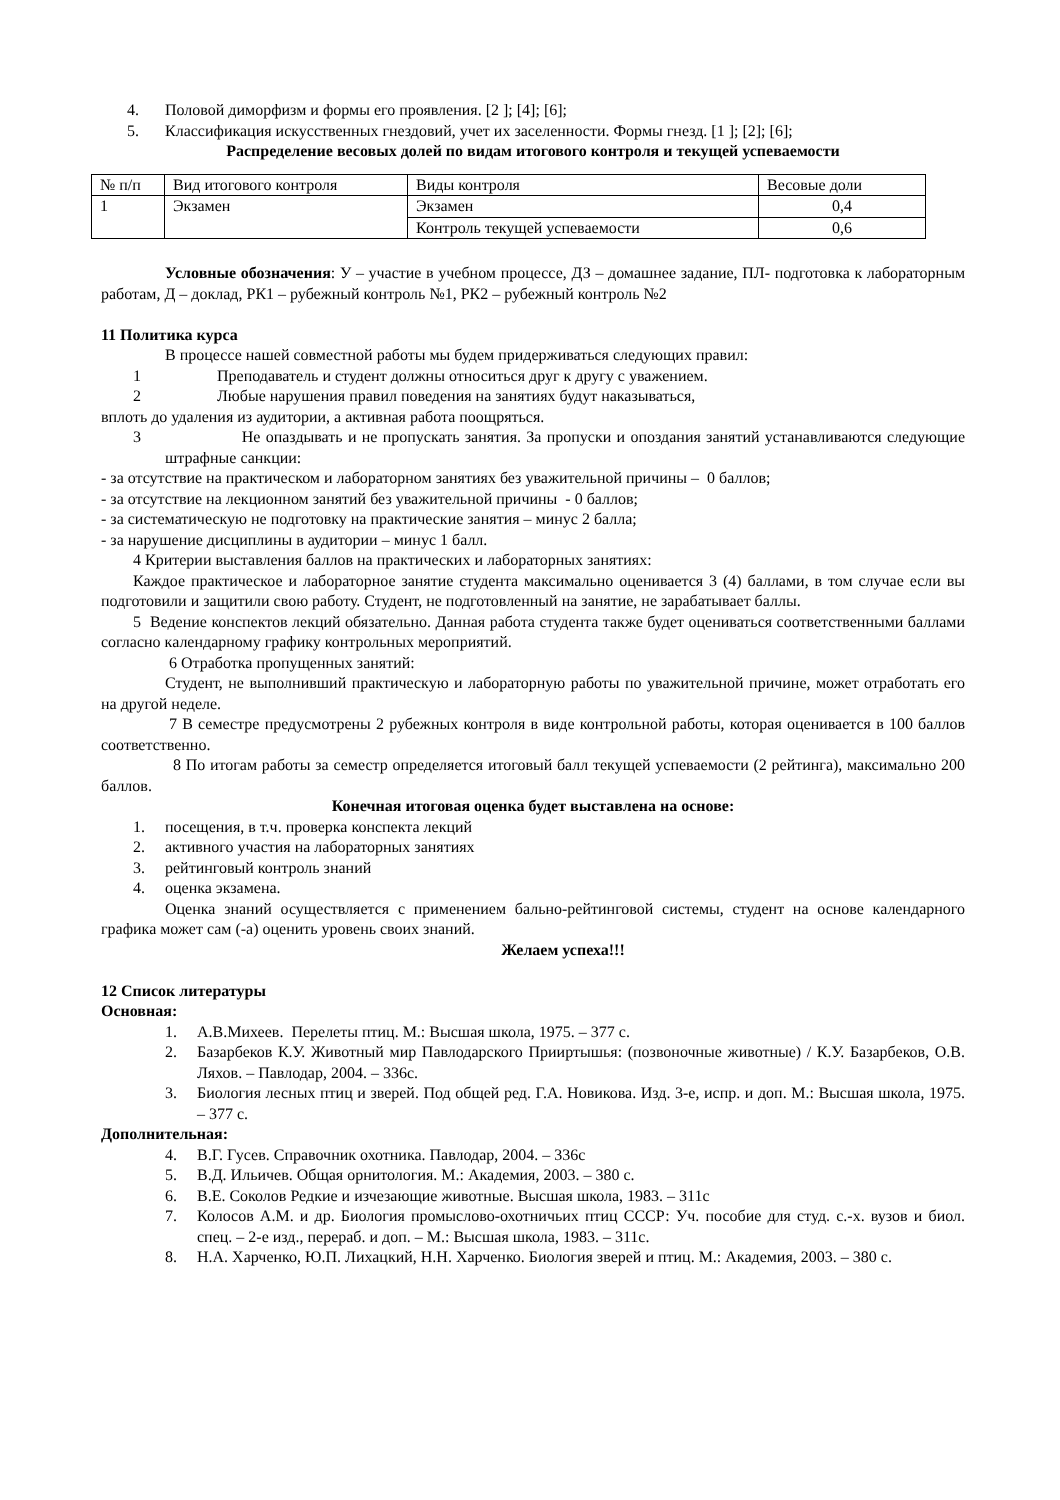4. Половой диморфизм и формы его проявления. [2 ]; [4]; [6];
5. Классификация искусственных гнездовий, учет их заселенности. Формы гнезд. [1 ]; [2]; [6];
Распределение весовых долей по видам итогового контроля и текущей успеваемости
| № п/п | Вид итогового контроля | Виды контроля | Весовые доли |
| 1 | Экзамен | Экзамен | 0,4 |
| | | Контроль текущей успеваемости | 0,6 |
Условные обозначения: У – участие в учебном процессе, ДЗ – домашнее задание, ПЛ- подготовка к лабораторным работам, Д – доклад, РК1 – рубежный контроль №1, РК2 – рубежный контроль №2
11 Политика курса
В процессе нашей совместной работы мы будем придерживаться следующих правил:
1 Преподаватель и студент должны относиться друг к другу с уважением.
2 Любые нарушения правил поведения на занятиях будут наказываться,
вплоть до удаления из аудитории, а активная работа поощряться.
3 Не опаздывать и не пропускать занятия. За пропуски и опоздания занятий устанавливаются следующие штрафные санкции:
- за отсутствие на практическом и лабораторном занятиях без уважительной причины – 0 баллов;
- за отсутствие на лекционном занятий без уважительной причины - 0 баллов;
- за систематическую не подготовку на практические занятия – минус 2 балла;
- за нарушение дисциплины в аудитории – минус 1 балл.
4 Критерии выставления баллов на практических и лабораторных занятиях:
Каждое практическое и лабораторное занятие студента максимально оценивается 3 (4) баллами, в том случае если вы подготовили и защитили свою работу. Студент, не подготовленный на занятие, не зарабатывает баллы.
5 Ведение конспектов лекций обязательно. Данная работа студента также будет оцениваться соответственными баллами согласно календарному графику контрольных мероприятий.
6 Отработка пропущенных занятий:
Студент, не выполнивший практическую и лабораторную работы по уважительной причине, может отработать его на другой неделе.
7 В семестре предусмотрены 2 рубежных контроля в виде контрольной работы, которая оценивается в 100 баллов соответственно.
8 По итогам работы за семестр определяется итоговый балл текущей успеваемости (2 рейтинга), максимально 200 баллов.
Конечная итоговая оценка будет выставлена на основе:
1. посещения, в т.ч. проверка конспекта лекций
2. активного участия на лабораторных занятиях
3. рейтинговый контроль знаний
4. оценка экзамена.
Оценка знаний осуществляется с применением бально-рейтинговой системы, студент на основе календарного графика может сам (-а) оценить уровень своих знаний.
Желаем успеха!!!
12 Список литературы
Основная:
1. А.В.Михеев. Перелеты птиц. М.: Высшая школа, 1975. – 377 с.
2. Базарбеков К.У. Животный мир Павлодарского Прииртышья: (позвоночные животные) / К.У. Базарбеков, О.В. Ляхов. – Павлодар, 2004. – 336с.
3. Биология лесных птиц и зверей. Под общей ред. Г.А. Новикова. Изд. 3-е, испр. и доп. М.: Высшая школа, 1975. – 377 с.
Дополнительная:
4. В.Г. Гусев. Справочник охотника. Павлодар, 2004. – 336с
5. В.Д. Ильичев. Общая орнитология. М.: Академия, 2003. – 380 с.
6. В.Е. Соколов Редкие и изчезающие животные. Высшая школа, 1983. – 311с
7. Колосов А.М. и др. Биология промыслово-охотничьих птиц СССР: Уч. пособие для студ. с.-х. вузов и биол. спец. – 2-е изд., перераб. и доп. – М.: Высшая школа, 1983. – 311с.
8. Н.А. Харченко, Ю.П. Лихацкий, Н.Н. Харченко. Биология зверей и птиц. М.: Академия, 2003. – 380 с.